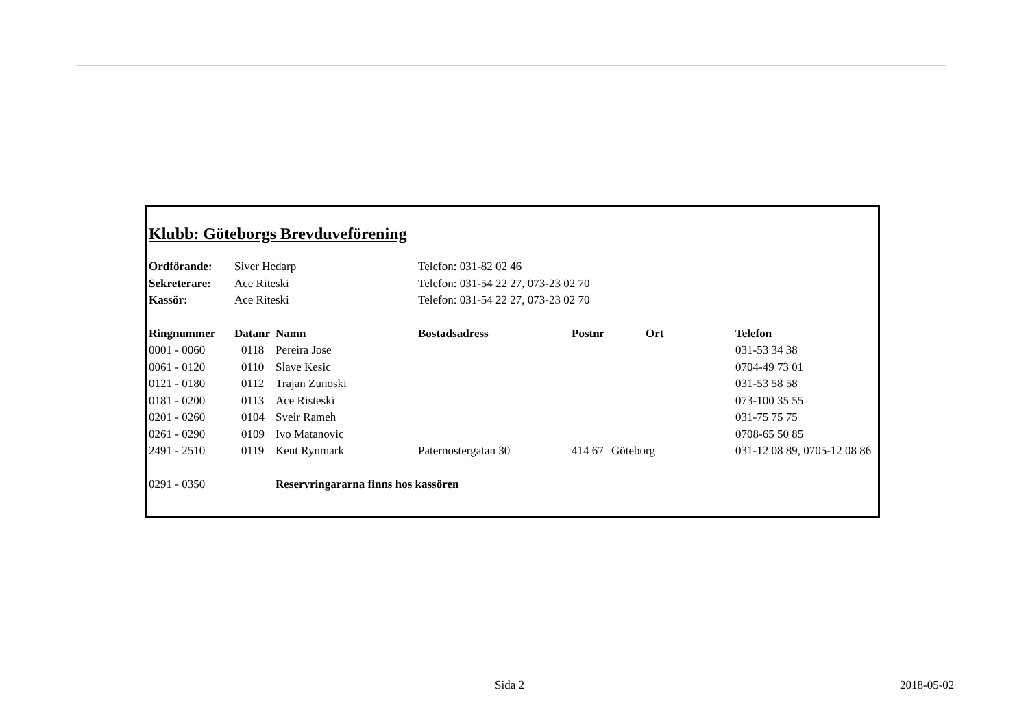Klubb: Göteborgs Brevduveförening
| Ordförande: | Siver Hedarp | Telefon: 031-82 02 46 |
| Sekreterare: | Ace Riteski | Telefon: 031-54 22 27, 073-23 02 70 |
| Kassör: | Ace Riteski | Telefon: 031-54 22 27, 073-23 02 70 |
| Ringnummer | Datanr | Namn | Bostadsadress | Postnr | Ort | Telefon |
| --- | --- | --- | --- | --- | --- | --- |
| 0001 - 0060 | 0118 | Pereira Jose | | | | 031-53 34 38 |
| 0061 - 0120 | 0110 | Slave Kesic | | | | 0704-49 73 01 |
| 0121 - 0180 | 0112 | Trajan Zunoski | | | | 031-53 58 58 |
| 0181 - 0200 | 0113 | Ace Risteski | | | | 073-100 35 55 |
| 0201 - 0260 | 0104 | Sveir Rameh | | | | 031-75 75 75 |
| 0261 - 0290 | 0109 | Ivo Matanovic | | | | 0708-65 50 85 |
| 2491 - 2510 | 0119 | Kent Rynmark | Paternostergatan 30 | 414 67 | Göteborg | 031-12 08 89, 0705-12 08 86 |
| 0291 - 0350 | | Reservringararna finns hos kassören | | | | |
Sida 2 2018-05-02